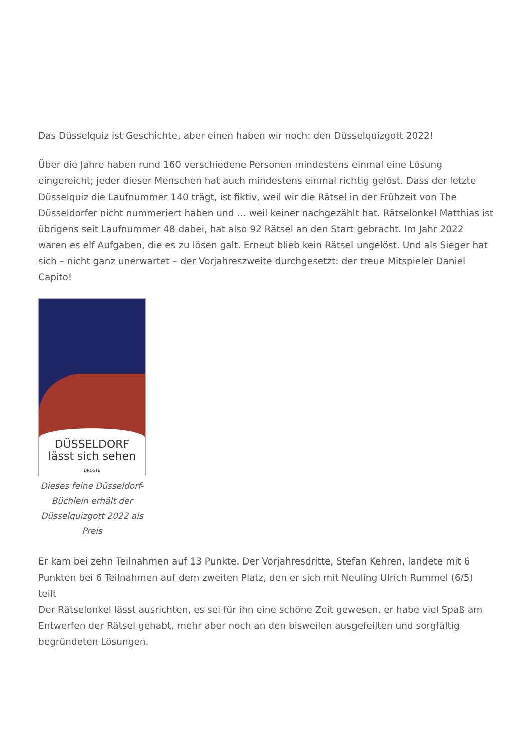Das Düsselquiz ist Geschichte, aber einen haben wir noch: den Düsselquizgott 2022!
Über die Jahre haben rund 160 verschiedene Personen mindestens einmal eine Lösung eingereicht; jeder dieser Menschen hat auch mindestens einmal richtig gelöst. Dass der letzte Düsselquiz die Laufnummer 140 trägt, ist fiktiv, weil wir die Rätsel in der Frühzeit von The Düsseldorfer nicht nummeriert haben und … weil keiner nachgezählt hat. Rätselonkel Matthias ist übrigens seit Laufnummer 48 dabei, hat also 92 Rätsel an den Start gebracht. Im Jahr 2022 waren es elf Aufgaben, die es zu lösen galt. Erneut blieb kein Rätsel ungelöst. Und als Sieger hat sich – nicht ganz unerwartet – der Vorjahreszweite durchgesetzt: der treue Mitspieler Daniel Capito!
DÜSSELDORF
lässt sich sehen
DROSTE
Dieses feine Düsseldorf-Büchlein erhält der Düsselquizgott 2022 als Preis
Er kam bei zehn Teilnahmen auf 13 Punkte. Der Vorjahresdritte, Stefan Kehren, landete mit 6 Punkten bei 6 Teilnahmen auf dem zweiten Platz, den er sich mit Neuling Ulrich Rummel (6/5) teilt
Der Rätselonkel lässt ausrichten, es sei für ihn eine schöne Zeit gewesen, er habe viel Spaß am Entwerfen der Rätsel gehabt, mehr aber noch an den bisweilen ausgefeilten und sorgfältig begründeten Lösungen.